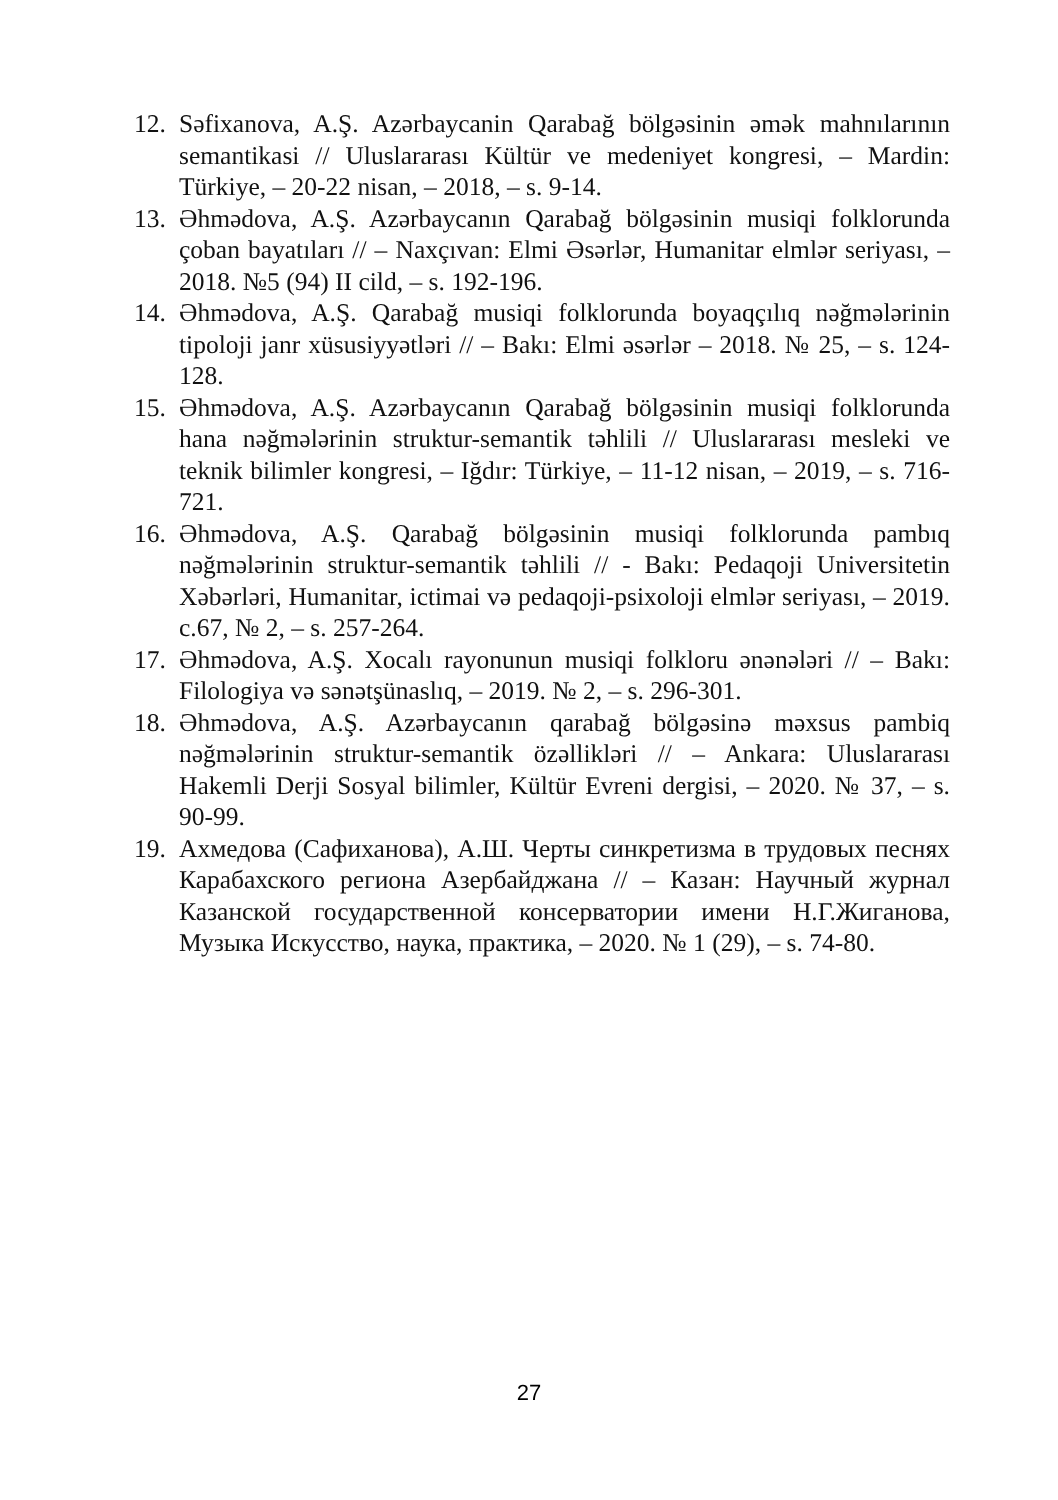12.
Səfixanova, A.Ş. Azərbaycanin Qarabağ bölgəsinin əmək mahnılarının semantikasi // Uluslararası Kültür ve medeniyet kongresi, – Mardin: Türkiye, – 20-22 nisan, – 2018, – s. 9-14.
13.
Əhmədova, A.Ş. Azərbaycanın Qarabağ bölgəsinin musiqi folklorunda çoban bayatıları // – Naxçıvan: Elmi Əsərlər, Humanitar elmlər seriyası, – 2018. №5 (94) II cild, – s. 192-196.
14.
Əhmədova, A.Ş. Qarabağ musiqi folklorunda boyaqçılıq nəğmələrinin tipoloji janr xüsusiyyətləri // – Bakı: Elmi əsərlər – 2018. № 25, – s. 124-128.
15.
Əhmədova, A.Ş. Azərbaycanın Qarabağ bölgəsinin musiqi folklorunda hana nəğmələrinin struktur-semantik təhlili // Uluslararası mesleki ve teknik bilimler kongresi, – Iğdır: Türkiye, – 11-12 nisan, – 2019, – s. 716-721.
16.
Əhmədova, A.Ş. Qarabağ bölgəsinin musiqi folklorunda pambıq nəğmələrinin struktur-semantik təhlili // - Bakı: Pedaqoji Universitetin Xəbərləri, Humanitar, ictimai və pedaqoji-psixoloji elmlər seriyası, – 2019. c.67, № 2, – s. 257-264.
17.
Əhmədova, A.Ş. Xocalı rayonunun musiqi folkloru ənənələri // – Bakı: Filologiya və sənətşünaslıq, – 2019. № 2, – s. 296-301.
18.
Əhmədova, A.Ş. Azərbaycanın qarabağ bölgəsinə məxsus pambiq nəğmələrinin struktur-semantik özəllikləri // – Ankara: Uluslararası Hakemli Derji Sosyal bilimler, Kültür Evreni dergisi, – 2020. № 37, – s. 90-99.
19.
Ахмедова (Сафиханова), А.Ш. Черты синкретизма в трудовых песнях Карабахского региона Азербайджана // – Казан: Научный журнал Казанской государственной консерватории имени Н.Г.Жиганова, Музыка Искусство, наука, практика, – 2020. № 1 (29), – s. 74-80.
27